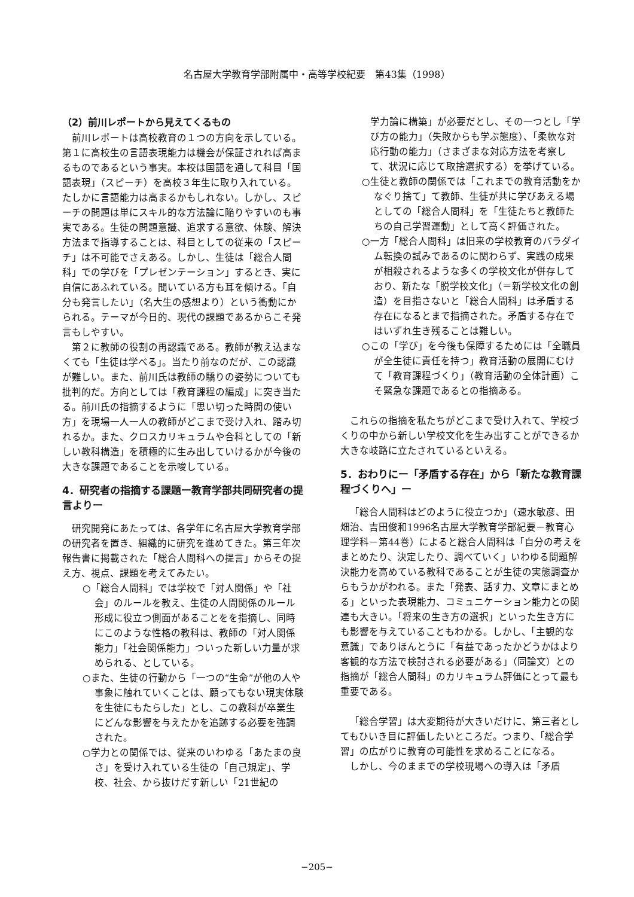名古屋大学教育学部附属中・高等学校紀要　第43集（1998）
（2）前川レポートから見えてくるもの
前川レポートは高校教育の１つの方向を示している。第１に高校生の言語表現能力は機会が保証されれば高まるものであるという事実。本校は国語を通して科目「国語表現」（スピーチ）を高校３年生に取り入れている。たしかに言語能力は高まるかもしれない。しかし、スピーチの問題は単にスキル的な方法論に陥りやすいのも事実である。生徒の問題意識、追求する意欲、体験、解決方法まで指導することは、科目としての従来の「スピーチ」は不可能でさえある。しかし、生徒は「総合人間科」での学びを「プレゼンテーション」するとき、実に自信にあふれている。聞いている方も耳を傾ける。「自分も発言したい」（名大生の感想より）という衝動にかられる。テーマが今日的、現代の課題であるからこそ発言もしやすい。
第２に教師の役割の再認識である。教師が教え込まなくても「生徒は学べる」。当たり前なのだが、この認識が難しい。また、前川氏は教師の驕りの姿勢についても批判的だ。方向としては「教育課程の編成」に突き当たる。前川氏の指摘するように「思い切った時間の使い方」を現場一人一人の教師がどこまで受け入れ、踏み切れるか。また、クロスカリキュラムや合科としての「新しい教科構造」を積極的に生み出していけるかが今後の大きな課題であることを示唆している。
4．研究者の指摘する課題ー教育学部共同研究者の提言よりー
研究開発にあたっては、各学年に名古屋大学教育学部の研究者を置き、組織的に研究を進めてきた。第三年次報告書に掲載された「総合人間科への提言」からその捉え方、視点、課題を考えてみたい。
○「総合人間科」では学校で「対人関係」や「社会」のルールを教え、生徒の人間関係のルール形成に役立つ側面があることをを指摘し、同時にこのような性格の教科は、教師の「対人関係能力」「社会関係能力」ついった新しい力量が求められる、としている。
○また、生徒の行動から「一つの“生命”が他の人や事象に触れていくことは、願ってもない現実体験を生徒にもたらした」とし、この教科が卒業生にどんな影響を与えたかを追跡する必要を強調された。
○学力との関係では、従来のいわゆる「あたまの良さ」を受け入れている生徒の「自己規定」、学校、社会、から抜けだす新しい「21世紀の
学力論に構築」が必要だとし、その一つとし「学び方の能力」（失敗からも学ぶ態度）、「柔軟な対応行動の能力」（さまざまな対応方法を考察して、状況に応じて取捨選択する）を挙げている。
○生徒と教師の関係では「これまでの教育活動をかなぐり捨て」て教師、生徒が共に学びあえる場としての「総合人間科」を「生徒たちと教師たちの自己学習運動」として高く評価された。
○一方「総合人間科」は旧来の学校教育のパラダイム転換の試みであるのに関わらず、実践の成果が相殺されるような多くの学校文化が併存しており、新たな「脱学校文化」（＝新学校文化の創造）を目指さないと「総合人間科」は矛盾する存在になるとまで指摘された。矛盾する存在ではいずれ生き残ることは難しい。
○この「学び」を今後も保障するためには「全職員が全生徒に責任を持つ」教育活動の展開にむけて「教育課程づくり」（教育活動の全体計画）こそ緊急な課題であるとの指摘ある。
これらの指摘を私たちがどこまで受け入れて、学校づくりの中から新しい学校文化を生み出すことができるか大きな岐路に立たされているといえる。
5．おわりにー「矛盾する存在」から「新たな教育課程づくりへ」ー
「総合人間科はどのように役立つか」（速水敏彦、田畑治、吉田俊和1996名古屋大学教育学部紀要－教育心理学科－第44巻）によると総合人間科は「自分の考えをまとめたり、決定したり、調べていく」いわゆる問題解決能力を高めている教科であることが生徒の実態調査からもうかがわれる。また「発表、話す力、文章にまとめる」といった表現能力、コミュニケーション能力との関連も大きい。「将来の生き方の選択」といった生き方にも影響を与えていることもわかる。しかし、「主観的な意識」でありほんとうに「有益であったかどうかはより客観的な方法で検討される必要がある」（同論文）との指摘が「総合人間科」のカリキュラム評価にとって最も重要である。
「総合学習」は大変期待が大きいだけに、第三者としてもひいき目に評価したいところだ。つまり、「総合学習」の広がりに教育の可能性を求めることになる。
しかし、今のままでの学校現場への導入は「矛盾
−205−